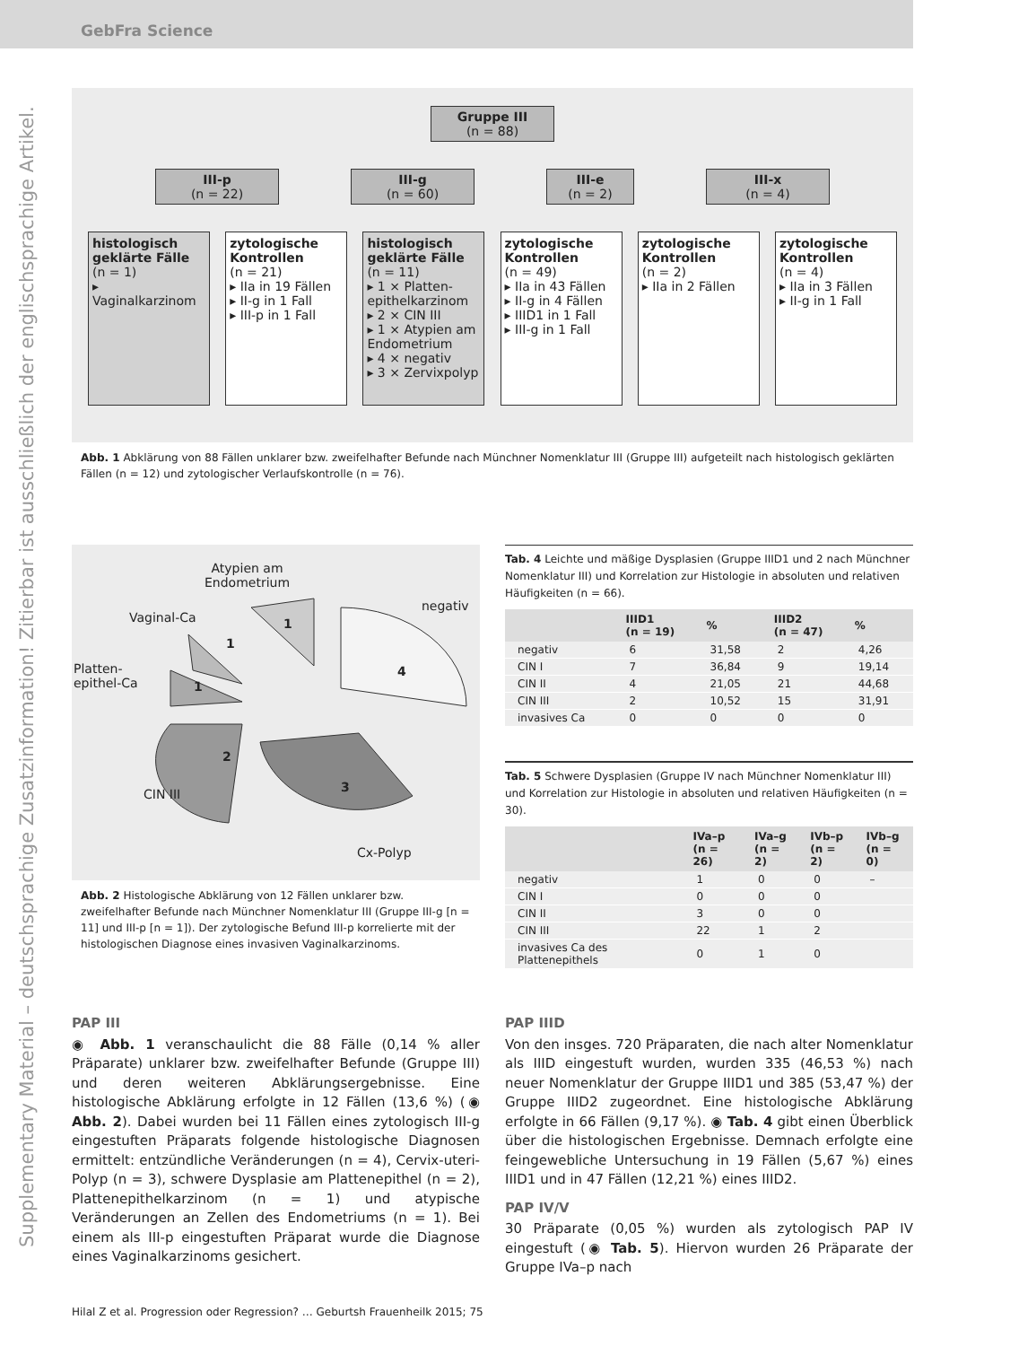GebFra Science
Supplementary Material – deutschsprachige Zusatzinformation! Zitierbar ist ausschließlich der englischsprachige Artikel.
Gruppe III
(n = 88)
III-p
(n = 22)
III-g
(n = 60)
III-e
(n = 2)
III-x
(n = 4)
histologisch geklärte Fälle
(n = 1)
▸ Vaginalkarzinom
zytologische Kontrollen
(n = 21)
▸ IIa in 19 Fällen
▸ II-g in 1 Fall
▸ III-p in 1 Fall
histologisch geklärte Fälle
(n = 11)
▸ 1 × Platten­epithelkarzinom
▸ 2 × CIN III
▸ 1 × Atypien am Endometrium
▸ 4 × negativ
▸ 3 × Zervixpolyp
zytologische Kontrollen
(n = 49)
▸ IIa in 43 Fällen
▸ II-g in 4 Fällen
▸ IIID1 in 1 Fall
▸ III-g in 1 Fall
zytologische Kontrollen
(n = 2)
▸ IIa in 2 Fällen
zytologische Kontrollen
(n = 4)
▸ IIa in 3 Fällen
▸ II-g in 1 Fall
Abb. 1 Abklärung von 88 Fällen unklarer bzw. zweifelhafter Befunde nach Münchner Nomenklatur III (Gruppe III) aufgeteilt nach histologisch geklärten Fällen (n = 12) und zytologischer Verlaufskontrolle (n = 76).
Atypien am
Endometrium
negativ
Vaginal-Ca
Platten-
epithel-Ca
CIN III
Cx-Polyp
1
1
1
4
2
3
Abb. 2 Histologische Abklärung von 12 Fällen unklarer bzw. zweifelhafter Befunde nach Münchner Nomenklatur III (Gruppe III-g [n = 11] und III-p [n = 1]). Der zytologische Befund III-p korrelierte mit der histologischen Diagnose eines invasiven Vaginalkarzinoms.
Tab. 4 Leichte und mäßige Dysplasien (Gruppe IIID1 und 2 nach Münchner Nomenklatur III) und Korrelation zur Histologie in absoluten und relativen Häufigkeiten (n = 66).
| | IIID1 (n = 19) | % | IIID2 (n = 47) | % |
| --- | --- | --- | --- | --- |
| negativ | 6 | 31,58 | 2 | 4,26 |
| CIN I | 7 | 36,84 | 9 | 19,14 |
| CIN II | 4 | 21,05 | 21 | 44,68 |
| CIN III | 2 | 10,52 | 15 | 31,91 |
| invasives Ca | 0 | 0 | 0 | 0 |
Tab. 5 Schwere Dysplasien (Gruppe IV nach Münchner Nomenklatur III) und Korrelation zur Histologie in absoluten und relativen Häufigkeiten (n = 30).
| | IVa–p (n = 26) | IVa–g (n = 2) | IVb–p (n = 2) | IVb–g (n = 0) |
| --- | --- | --- | --- | --- |
| negativ | 1 | 0 | 0 | – |
| CIN I | 0 | 0 | 0 | |
| CIN II | 3 | 0 | 0 | |
| CIN III | 22 | 1 | 2 | |
| invasives Ca des Plattenepithels | 0 | 1 | 0 | |
PAP III
◉ Abb. 1 veranschaulicht die 88 Fälle (0,14 % aller Präparate) unklarer bzw. zweifelhafter Befunde (Gruppe III) und deren weiteren Abklärungsergebnisse. Eine histologische Abklärung erfolgte in 12 Fällen (13,6 %) (◉ Abb. 2). Dabei wurden bei 11 Fällen eines zytologisch III-g eingestuften Präparats folgende histologische Diagnosen ermittelt: entzündliche Veränderungen (n = 4), Cervix-uteri-Polyp (n = 3), schwere Dysplasie am Plattenepithel (n = 2), Plattenepithelkarzinom (n = 1) und atypische Veränderungen an Zellen des Endometriums (n = 1). Bei einem als III-p eingestuften Präparat wurde die Diagnose eines Vaginalkarzinoms gesichert.
PAP IIID
Von den insges. 720 Präparaten, die nach alter Nomenklatur als IIID eingestuft wurden, wurden 335 (46,53 %) nach neuer Nomenklatur der Gruppe IIID1 und 385 (53,47 %) der Gruppe IIID2 zugeordnet. Eine histologische Abklärung erfolgte in 66 Fällen (9,17 %). ◉ Tab. 4 gibt einen Überblick über die histologischen Ergebnisse. Demnach erfolgte eine feingewebliche Untersuchung in 19 Fällen (5,67 %) eines IIID1 und in 47 Fällen (12,21 %) eines IIID2.
PAP IV/V
30 Präparate (0,05 %) wurden als zytologisch PAP IV eingestuft (◉ Tab. 5). Hiervon wurden 26 Präparate der Gruppe IVa–p nach
Hilal Z et al. Progression oder Regression? … Geburtsh Frauenheilk 2015; 75